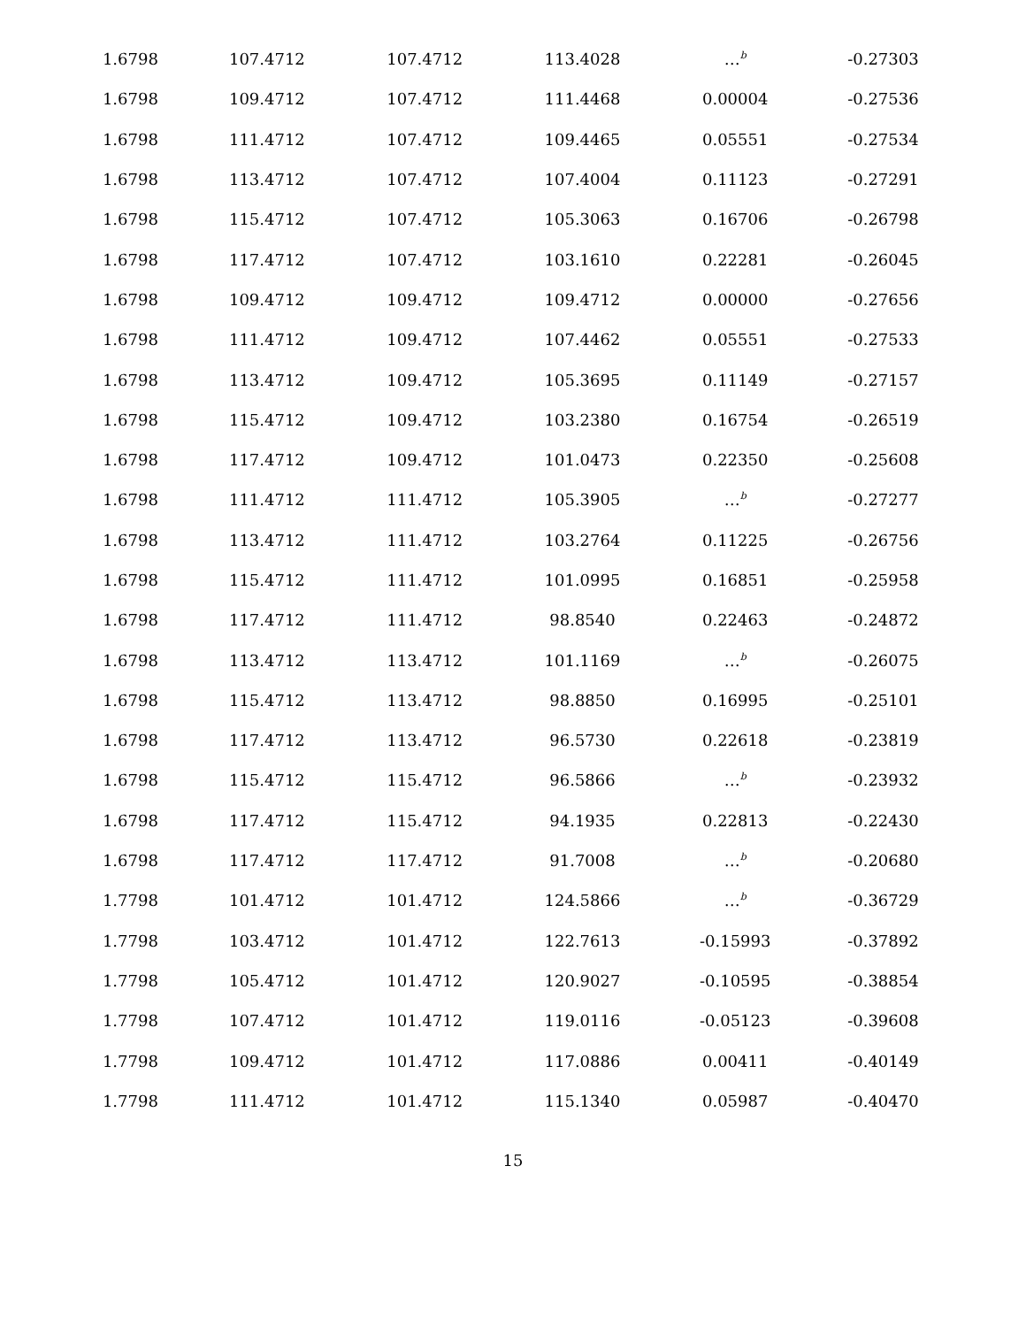| 1.6798 | 107.4712 | 107.4712 | 113.4028 | …<sup>b</sup> | -0.27303 |
| 1.6798 | 109.4712 | 107.4712 | 111.4468 | 0.00004 | -0.27536 |
| 1.6798 | 111.4712 | 107.4712 | 109.4465 | 0.05551 | -0.27534 |
| 1.6798 | 113.4712 | 107.4712 | 107.4004 | 0.11123 | -0.27291 |
| 1.6798 | 115.4712 | 107.4712 | 105.3063 | 0.16706 | -0.26798 |
| 1.6798 | 117.4712 | 107.4712 | 103.1610 | 0.22281 | -0.26045 |
| 1.6798 | 109.4712 | 109.4712 | 109.4712 | 0.00000 | -0.27656 |
| 1.6798 | 111.4712 | 109.4712 | 107.4462 | 0.05551 | -0.27533 |
| 1.6798 | 113.4712 | 109.4712 | 105.3695 | 0.11149 | -0.27157 |
| 1.6798 | 115.4712 | 109.4712 | 103.2380 | 0.16754 | -0.26519 |
| 1.6798 | 117.4712 | 109.4712 | 101.0473 | 0.22350 | -0.25608 |
| 1.6798 | 111.4712 | 111.4712 | 105.3905 | …<sup>b</sup> | -0.27277 |
| 1.6798 | 113.4712 | 111.4712 | 103.2764 | 0.11225 | -0.26756 |
| 1.6798 | 115.4712 | 111.4712 | 101.0995 | 0.16851 | -0.25958 |
| 1.6798 | 117.4712 | 111.4712 | 98.8540 | 0.22463 | -0.24872 |
| 1.6798 | 113.4712 | 113.4712 | 101.1169 | …<sup>b</sup> | -0.26075 |
| 1.6798 | 115.4712 | 113.4712 | 98.8850 | 0.16995 | -0.25101 |
| 1.6798 | 117.4712 | 113.4712 | 96.5730 | 0.22618 | -0.23819 |
| 1.6798 | 115.4712 | 115.4712 | 96.5866 | …<sup>b</sup> | -0.23932 |
| 1.6798 | 117.4712 | 115.4712 | 94.1935 | 0.22813 | -0.22430 |
| 1.6798 | 117.4712 | 117.4712 | 91.7008 | …<sup>b</sup> | -0.20680 |
| 1.7798 | 101.4712 | 101.4712 | 124.5866 | …<sup>b</sup> | -0.36729 |
| 1.7798 | 103.4712 | 101.4712 | 122.7613 | -0.15993 | -0.37892 |
| 1.7798 | 105.4712 | 101.4712 | 120.9027 | -0.10595 | -0.38854 |
| 1.7798 | 107.4712 | 101.4712 | 119.0116 | -0.05123 | -0.39608 |
| 1.7798 | 109.4712 | 101.4712 | 117.0886 | 0.00411 | -0.40149 |
| 1.7798 | 111.4712 | 101.4712 | 115.1340 | 0.05987 | -0.40470 |
15